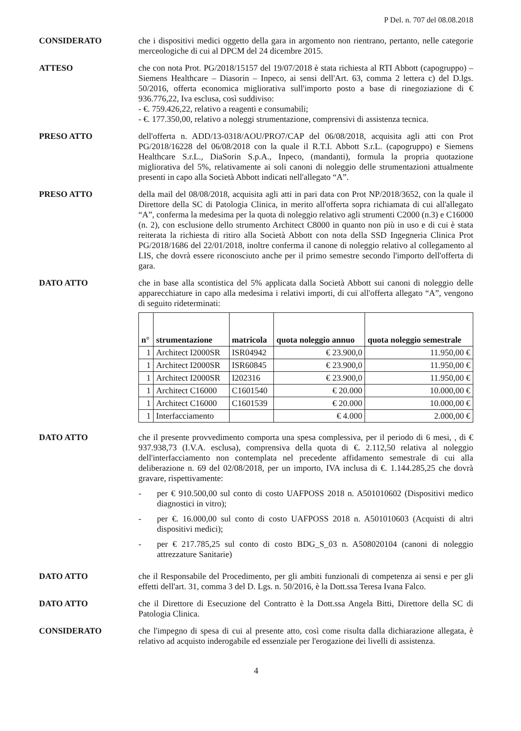P Del. n. 707 del 08.08.2018
CONSIDERATO che i dispositivi medici oggetto della gara in argomento non rientrano, pertanto, nelle categorie merceologiche di cui al DPCM del 24 dicembre 2015.
ATTESO che con nota Prot. PG/2018/15157 del 19/07/2018 è stata richiesta al RTI Abbott (capogruppo) – Siemens Healthcare – Diasorin – Inpeco, ai sensi dell'Art. 63, comma 2 lettera c) del D.lgs. 50/2016, offerta economica migliorativa sull'importo posto a base di rinegoziazione di € 936.776,22, Iva esclusa, così suddiviso:
- €. 759.426,22, relativo a reagenti e consumabili;
- €. 177.350,00, relativo a noleggi strumentazione, comprensivi di assistenza tecnica.
PRESO ATTO dell'offerta n. ADD/13-0318/AOU/PRO7/CAP del 06/08/2018, acquisita agli atti con Prot PG/2018/16228 del 06/08/2018 con la quale il R.T.I. Abbott S.r.L. (capogruppo) e Siemens Healthcare S.r.L., DiaSorin S.p.A., Inpeco, (mandanti), formula la propria quotazione migliorativa del 5%, relativamente ai soli canoni di noleggio delle strumentazioni attualmente presenti in capo alla Società Abbott indicati nell'allegato “A”.
PRESO ATTO della mail del 08/08/2018, acquisita agli atti in pari data con Prot NP/2018/3652, con la quale il Direttore della SC di Patologia Clinica, in merito all'offerta sopra richiamata di cui all'allegato “A”, conferma la medesima per la quota di noleggio relativo agli strumenti C2000 (n.3) e C16000 (n. 2), con esclusione dello strumento Architect C8000 in quanto non più in uso e di cui è stata reiterata la richiesta di ritiro alla Società Abbott con nota della SSD Ingegneria Clinica Prot PG/2018/1686 del 22/01/2018, inoltre conferma il canone di noleggio relativo al collegamento al LIS, che dovrà essere riconosciuto anche per il primo semestre secondo l'importo dell'offerta di gara.
DATO ATTO che in base alla scontistica del 5% applicata dalla Società Abbott sui canoni di noleggio delle apparecchiature in capo alla medesima i relativi importi, di cui all'offerta allegato “A”, vengono di seguito rideterminati:
| n° | strumentazione | matricola | quota noleggio annuo | quota noleggio semestrale |
| --- | --- | --- | --- | --- |
| 1 | Architect I2000SR | ISR04942 | € 23.900,0 | 11.950,00 € |
| 1 | Architect I2000SR | ISR60845 | € 23.900,0 | 11.950,00 € |
| 1 | Architect I2000SR | I202316 | € 23.900,0 | 11.950,00 € |
| 1 | Architect C16000 | C1601540 | € 20.000 | 10.000,00 € |
| 1 | Architect C16000 | C1601539 | € 20.000 | 10.000,00 € |
| 1 | Interfacciamento | | € 4.000 | 2.000,00 € |
DATO ATTO che il presente provvedimento comporta una spesa complessiva, per il periodo di 6 mesi, , di € 937.938,73 (I.V.A. esclusa), comprensiva della quota di €. 2.112,50 relativa al noleggio dell'interfacciamento non contemplata nel precedente affidamento semestrale di cui alla deliberazione n. 69 del 02/08/2018, per un importo, IVA inclusa di €. 1.144.285,25 che dovrà gravare, rispettivamente:
- per € 910.500,00 sul conto di costo UAFPOSS 2018 n. A501010602 (Dispositivi medico diagnostici in vitro);
- per €. 16.000,00 sul conto di costo UAFPOSS 2018 n. A501010603 (Acquisti di altri dispositivi medici);
- per € 217.785,25 sul conto di costo BDG_S_03 n. A508020104 (canoni di noleggio attrezzature Sanitarie)
DATO ATTO che il Responsabile del Procedimento, per gli ambiti funzionali di competenza ai sensi e per gli effetti dell'art. 31, comma 3 del D. Lgs. n. 50/2016, è la Dott.ssa Teresa Ivana Falco.
DATO ATTO che il Direttore di Esecuzione del Contratto è la Dott.ssa Angela Bitti, Direttore della SC di Patologia Clinica.
CONSIDERATO che l'impegno di spesa di cui al presente atto, così come risulta dalla dichiarazione allegata, è relativo ad acquisto inderogabile ed essenziale per l'erogazione dei livelli di assistenza.
4